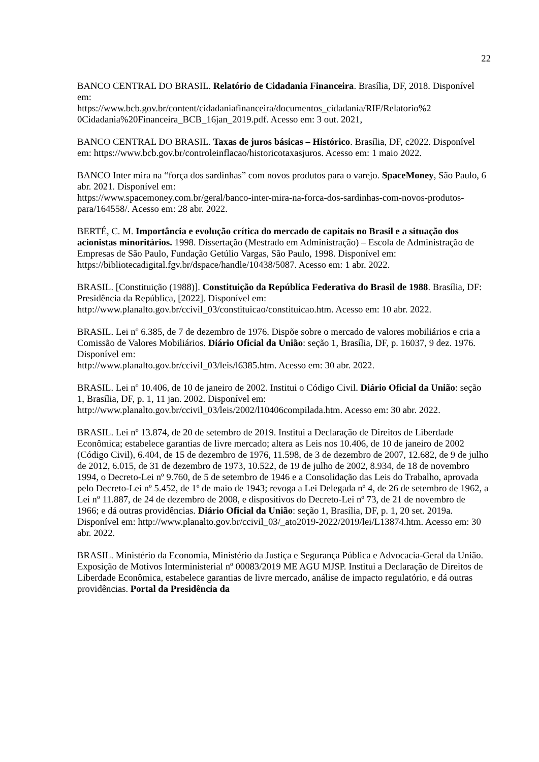22
BANCO CENTRAL DO BRASIL. Relatório de Cidadania Financeira. Brasília, DF, 2018. Disponível em:
https://www.bcb.gov.br/content/cidadaniafinanceira/documentos_cidadania/RIF/Relatorio%2
0Cidadania%20Financeira_BCB_16jan_2019.pdf. Acesso em: 3 out. 2021,
BANCO CENTRAL DO BRASIL. Taxas de juros básicas – Histórico. Brasília, DF, c2022. Disponível em: https://www.bcb.gov.br/controleinflacao/historicotaxasjuros. Acesso em: 1 maio 2022.
BANCO Inter mira na “força dos sardinhas” com novos produtos para o varejo. SpaceMoney, São Paulo, 6 abr. 2021. Disponível em:
https://www.spacemoney.com.br/geral/banco-inter-mira-na-forca-dos-sardinhas-com-novos-produtos-para/164558/. Acesso em: 28 abr. 2022.
BERTÉ, C. M. Importância e evolução crítica do mercado de capitais no Brasil e a situação dos acionistas minoritários. 1998. Dissertação (Mestrado em Administração) – Escola de Administração de Empresas de São Paulo, Fundação Getúlio Vargas, São Paulo, 1998. Disponível em: https://bibliotecadigital.fgv.br/dspace/handle/10438/5087. Acesso em: 1 abr. 2022.
BRASIL. [Constituição (1988)]. Constituição da República Federativa do Brasil de 1988. Brasília, DF: Presidência da República, [2022]. Disponível em:
http://www.planalto.gov.br/ccivil_03/constituicao/constituicao.htm. Acesso em: 10 abr. 2022.
BRASIL. Lei nº 6.385, de 7 de dezembro de 1976. Dispõe sobre o mercado de valores mobiliários e cria a Comissão de Valores Mobiliários. Diário Oficial da União: seção 1, Brasília, DF, p. 16037, 9 dez. 1976. Disponível em:
http://www.planalto.gov.br/ccivil_03/leis/l6385.htm. Acesso em: 30 abr. 2022.
BRASIL. Lei nº 10.406, de 10 de janeiro de 2002. Institui o Código Civil. Diário Oficial da União: seção 1, Brasília, DF, p. 1, 11 jan. 2002. Disponível em:
http://www.planalto.gov.br/ccivil_03/leis/2002/l10406compilada.htm. Acesso em: 30 abr. 2022.
BRASIL. Lei nº 13.874, de 20 de setembro de 2019. Institui a Declaração de Direitos de Liberdade Econômica; estabelece garantias de livre mercado; altera as Leis nos 10.406, de 10 de janeiro de 2002 (Código Civil), 6.404, de 15 de dezembro de 1976, 11.598, de 3 de dezembro de 2007, 12.682, de 9 de julho de 2012, 6.015, de 31 de dezembro de 1973, 10.522, de 19 de julho de 2002, 8.934, de 18 de novembro 1994, o Decreto-Lei nº 9.760, de 5 de setembro de 1946 e a Consolidação das Leis do Trabalho, aprovada pelo Decreto-Lei nº 5.452, de 1º de maio de 1943; revoga a Lei Delegada nº 4, de 26 de setembro de 1962, a Lei nº 11.887, de 24 de dezembro de 2008, e dispositivos do Decreto-Lei nº 73, de 21 de novembro de 1966; e dá outras providências. Diário Oficial da União: seção 1, Brasília, DF, p. 1, 20 set. 2019a. Disponível em: http://www.planalto.gov.br/ccivil_03/_ato2019-2022/2019/lei/L13874.htm. Acesso em: 30 abr. 2022.
BRASIL. Ministério da Economia, Ministério da Justiça e Segurança Pública e Advocacia-Geral da União. Exposição de Motivos Interministerial nº 00083/2019 ME AGU MJSP. Institui a Declaração de Direitos de Liberdade Econômica, estabelece garantias de livre mercado, análise de impacto regulatório, e dá outras providências. Portal da Presidência da